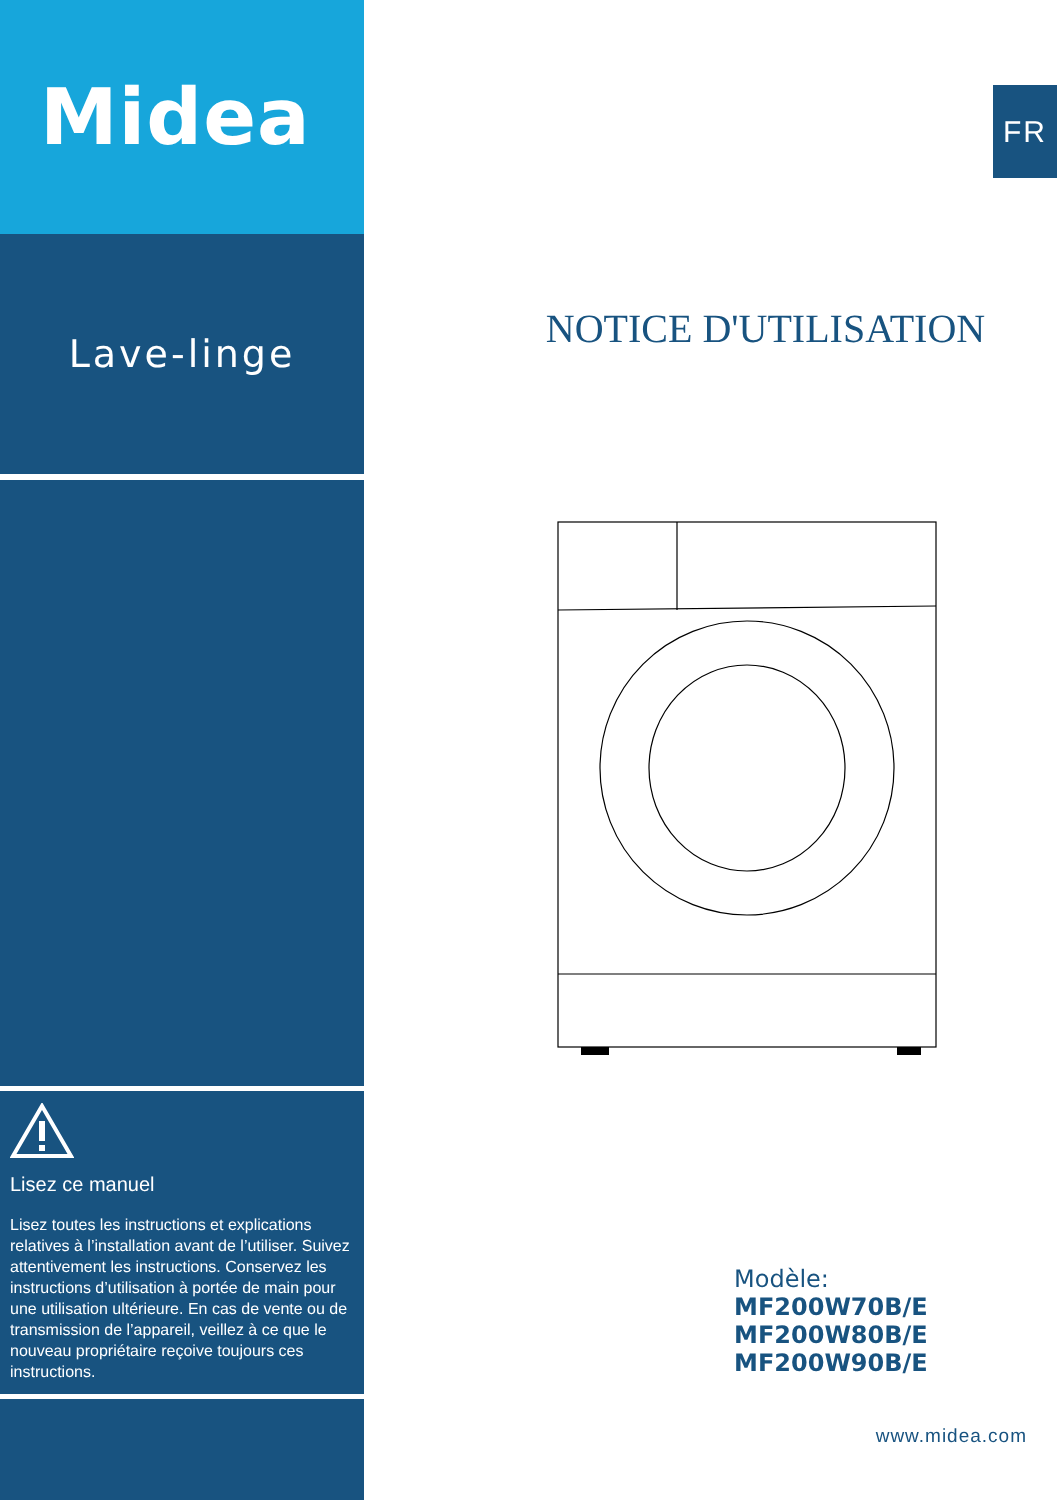Midea
Lave-linge
Lisez ce manuel
Lisez toutes les instructions et explications relatives à l’installation avant de l’utiliser. Suivez attentivement les instructions. Conservez les instructions d’utilisation à portée de main pour une utilisation ultérieure. En cas de vente ou de transmission de l’appareil, veillez à ce que le nouveau propriétaire reçoive toujours ces instructions.
FR
NOTICE D'UTILISATION
Modèle:
MF200W70B/E
MF200W80B/E
MF200W90B/E
www.midea.com